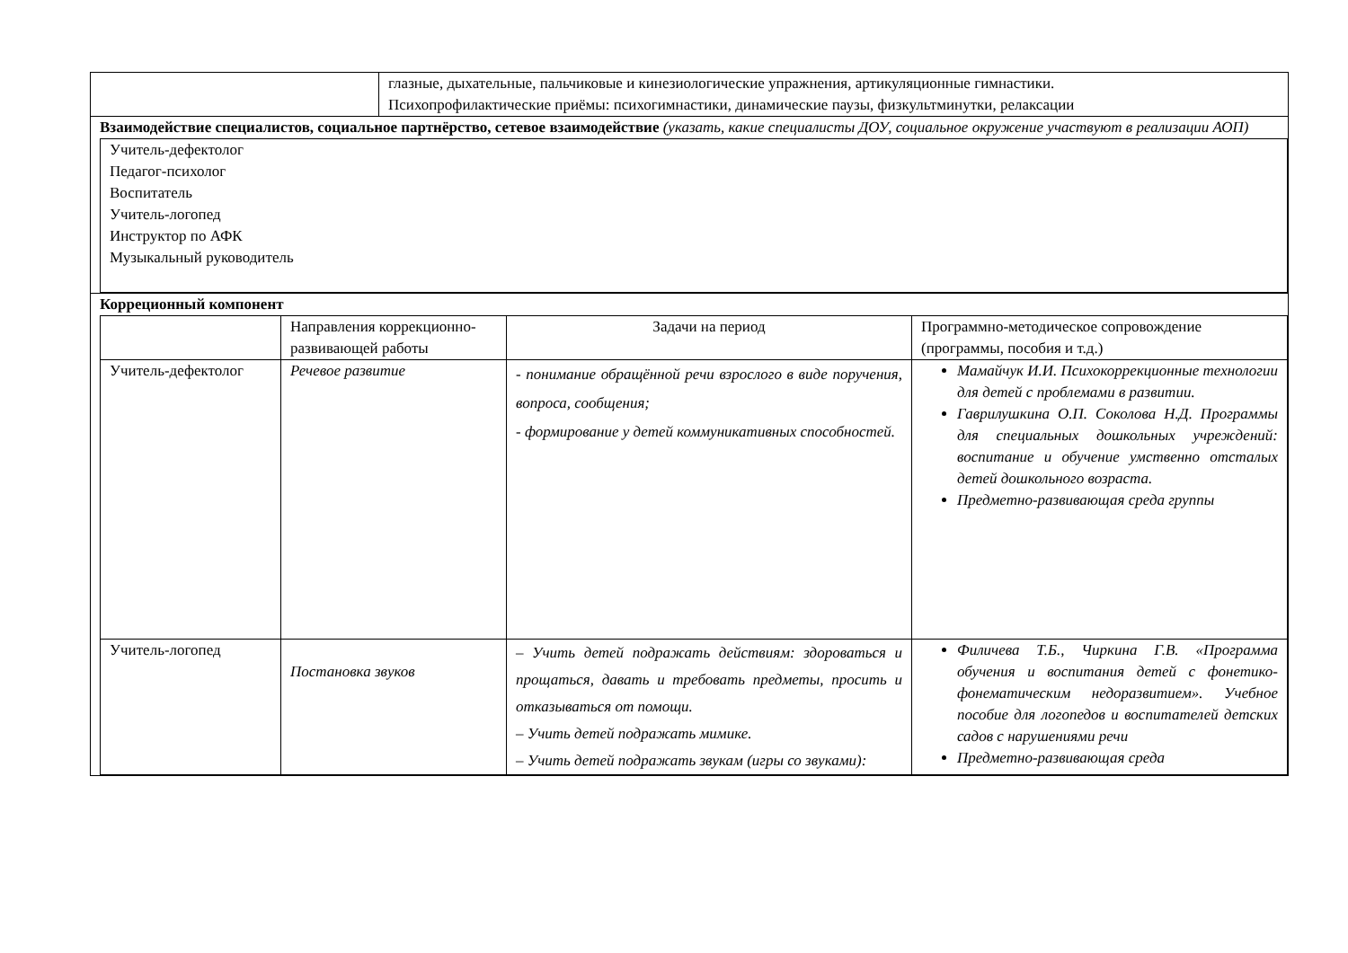| | глазные, дыхательные, пальчиковые и кинезиологические упражнения, артикуляционные гимнастики. Психопрофилактические приёмы: психогимнастики, динамические паузы, физкультминутки, релаксации |
| Взаимодействие специалистов, социальное партнёрство, сетевое взаимодействие (указать, какие специалисты ДОУ, социальное окружение участвуют в реализации АОП) / Учитель-дефектолог Педагог-психолог Воспитатель Учитель-логопед Инструктор по АФК Музыкальный руководитель / | |
| Корреционный компонент / / Направления коррекционно-развивающей работы / Задачи на период / Программно-методическое сопровождение (программы, пособия и т.д.) / / Учитель-дефектолог / Речевое развитие / - понимание обращённой речи взрослого в виде поручения, вопроса, сообщения; - формирование у детей коммуникативных способностей. / Мамайчук И.И. Психокоррекционные технологии для детей с проблемами в развитии. Гаврилушкина О.П. Соколова Н.Д. Программы для специальных дошкольных учреждений: воспитание и обучение умственно отсталых детей дошкольного возраста. Предметно-развивающая среда группы / / Учитель-логопед / Постановка звуков / – Учить детей подражать действиям: здороваться и прощаться, давать и требовать предметы, просить и отказываться от помощи. – Учить детей подражать мимике. – Учить детей подражать звукам (игры со звуками): / Филичева Т.Б., Чиркина Г.В. «Программа обучения и воспитания детей с фонетико-фонематическим недоразвитием». Учебное пособие для логопедов и воспитателей детских садов с нарушениями речи Предметно-развивающая среда / | |